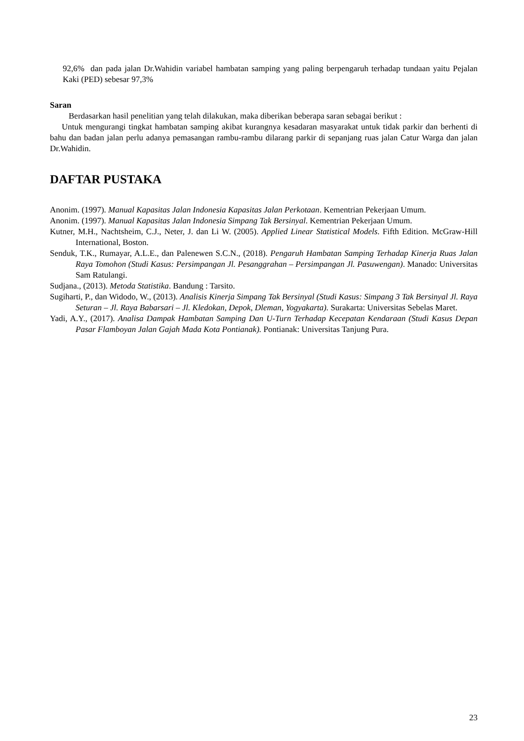92,6% dan pada jalan Dr.Wahidin variabel hambatan samping yang paling berpengaruh terhadap tundaan yaitu Pejalan Kaki (PED) sebesar 97,3%
Saran
Berdasarkan hasil penelitian yang telah dilakukan, maka diberikan beberapa saran sebagai berikut :
Untuk mengurangi tingkat hambatan samping akibat kurangnya kesadaran masyarakat untuk tidak parkir dan berhenti di bahu dan badan jalan perlu adanya pemasangan rambu-rambu dilarang parkir di sepanjang ruas jalan Catur Warga dan jalan Dr.Wahidin.
DAFTAR PUSTAKA
Anonim. (1997). Manual Kapasitas Jalan Indonesia Kapasitas Jalan Perkotaan. Kementrian Pekerjaan Umum.
Anonim. (1997). Manual Kapasitas Jalan Indonesia Simpang Tak Bersinyal. Kementrian Pekerjaan Umum.
Kutner, M.H., Nachtsheim, C.J., Neter, J. dan Li W. (2005). Applied Linear Statistical Models. Fifth Edition. McGraw-Hill International, Boston.
Senduk, T.K., Rumayar, A.L.E., dan Palenewen S.C.N., (2018). Pengaruh Hambatan Samping Terhadap Kinerja Ruas Jalan Raya Tomohon (Studi Kasus: Persimpangan Jl. Pesanggrahan – Persimpangan Jl. Pasuwengan). Manado: Universitas Sam Ratulangi.
Sudjana., (2013). Metoda Statistika. Bandung : Tarsito.
Sugiharti, P., dan Widodo, W., (2013). Analisis Kinerja Simpang Tak Bersinyal (Studi Kasus: Simpang 3 Tak Bersinyal Jl. Raya Seturan – Jl. Raya Babarsari – Jl. Kledokan, Depok, Dleman, Yogyakarta). Surakarta: Universitas Sebelas Maret.
Yadi, A.Y., (2017). Analisa Dampak Hambatan Samping Dan U-Turn Terhadap Kecepatan Kendaraan (Studi Kasus Depan Pasar Flamboyan Jalan Gajah Mada Kota Pontianak). Pontianak: Universitas Tanjung Pura.
23